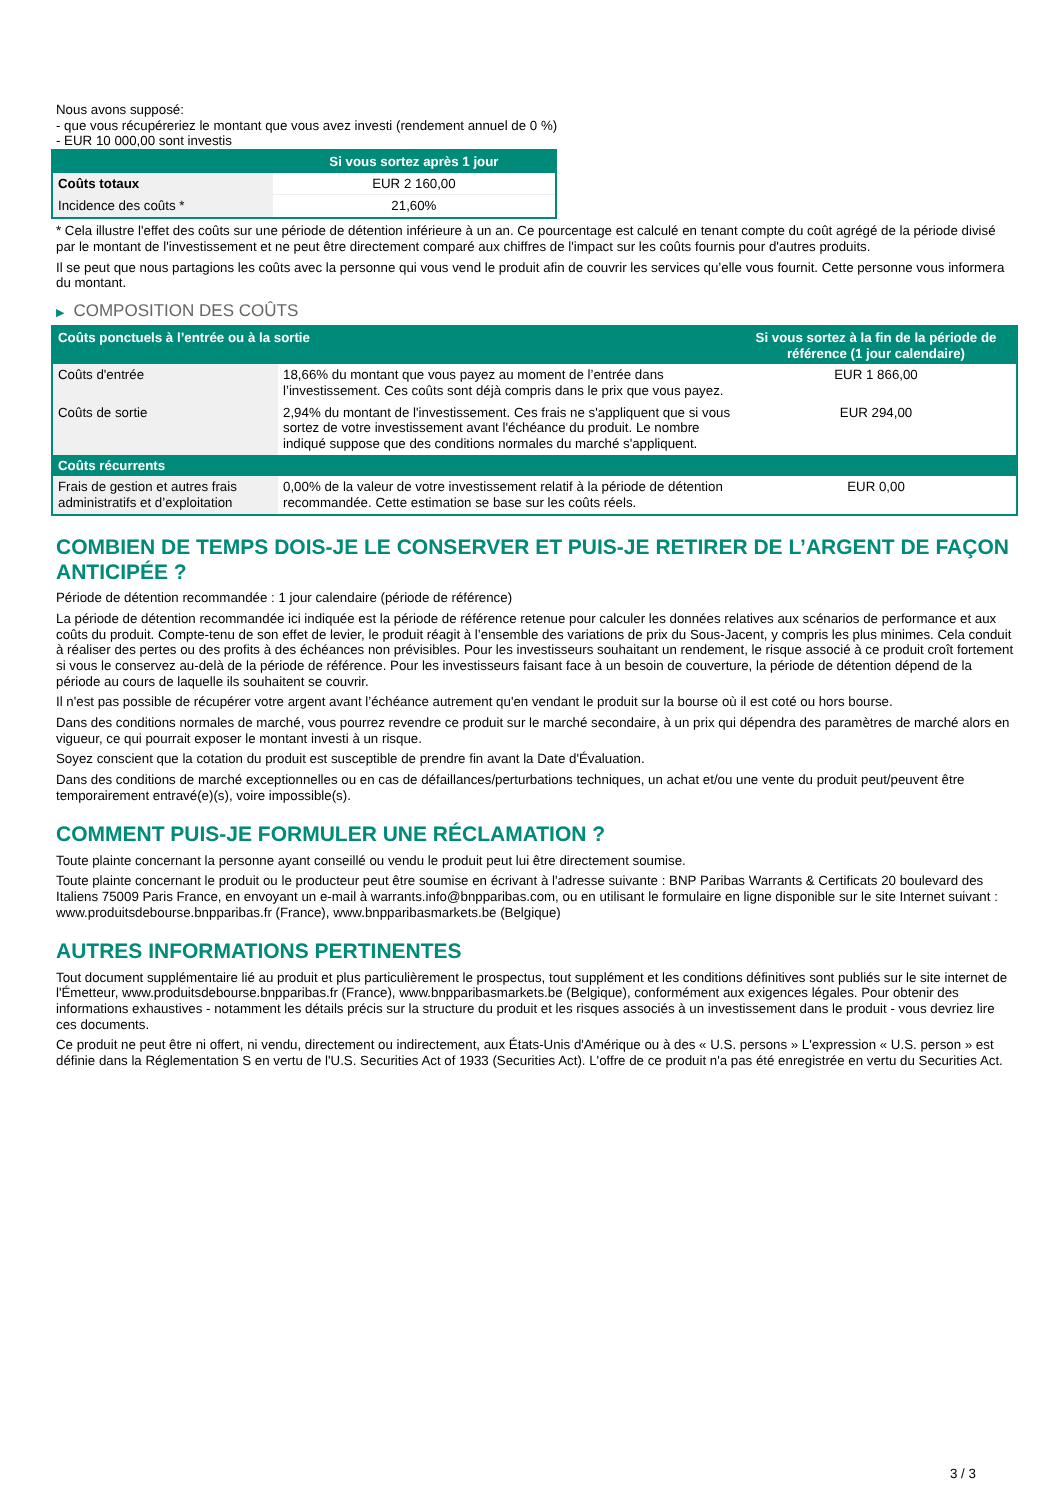Nous avons supposé:
- que vous récupéreriez le montant que vous avez investi (rendement annuel de 0 %)
- EUR 10 000,00 sont investis
| | Si vous sortez après 1 jour |
| --- | --- |
| Coûts totaux | EUR 2 160,00 |
| Incidence des coûts * | 21,60% |
* Cela illustre l'effet des coûts sur une période de détention inférieure à un an. Ce pourcentage est calculé en tenant compte du coût agrégé de la période divisé par le montant de l'investissement et ne peut être directement comparé aux chiffres de l'impact sur les coûts fournis pour d'autres produits.
Il se peut que nous partagions les coûts avec la personne qui vous vend le produit afin de couvrir les services qu’elle vous fournit. Cette personne vous informera du montant.
▶ COMPOSITION DES COÛTS
| Coûts ponctuels à l’entrée ou à la sortie | | Si vous sortez à la fin de la période de référence (1 jour calendaire) |
| --- | --- | --- |
| Coûts d'entrée | 18,66% du montant que vous payez au moment de l’entrée dans l’investissement. Ces coûts sont déjà compris dans le prix que vous payez. | EUR 1 866,00 |
| Coûts de sortie | 2,94% du montant de l'investissement. Ces frais ne s'appliquent que si vous sortez de votre investissement avant l'échéance du produit. Le nombre indiqué suppose que des conditions normales du marché s'appliquent. | EUR 294,00 |
| Coûts récurrents | | |
| Frais de gestion et autres frais administratifs et d’exploitation | 0,00% de la valeur de votre investissement relatif à la période de détention recommandée. Cette estimation se base sur les coûts réels. | EUR 0,00 |
COMBIEN DE TEMPS DOIS-JE LE CONSERVER ET PUIS-JE RETIRER DE L’ARGENT DE FAÇON ANTICIPÉE ?
Période de détention recommandée : 1 jour calendaire (période de référence)
La période de détention recommandée ici indiquée est la période de référence retenue pour calculer les données relatives aux scénarios de performance et aux coûts du produit. Compte-tenu de son effet de levier, le produit réagit à l’ensemble des variations de prix du Sous-Jacent, y compris les plus minimes. Cela conduit à réaliser des pertes ou des profits à des échéances non prévisibles. Pour les investisseurs souhaitant un rendement, le risque associé à ce produit croît fortement si vous le conservez au-delà de la période de référence. Pour les investisseurs faisant face à un besoin de couverture, la période de détention dépend de la période au cours de laquelle ils souhaitent se couvrir.
Il n'est pas possible de récupérer votre argent avant l’échéance autrement qu'en vendant le produit sur la bourse où il est coté ou hors bourse.
Dans des conditions normales de marché, vous pourrez revendre ce produit sur le marché secondaire, à un prix qui dépendra des paramètres de marché alors en vigueur, ce qui pourrait exposer le montant investi à un risque.
Soyez conscient que la cotation du produit est susceptible de prendre fin avant la Date d'Évaluation.
Dans des conditions de marché exceptionnelles ou en cas de défaillances/perturbations techniques, un achat et/ou une vente du produit peut/peuvent être temporairement entravé(e)(s), voire impossible(s).
COMMENT PUIS-JE FORMULER UNE RÉCLAMATION ?
Toute plainte concernant la personne ayant conseillé ou vendu le produit peut lui être directement soumise.
Toute plainte concernant le produit ou le producteur peut être soumise en écrivant à l'adresse suivante : BNP Paribas Warrants & Certificats 20 boulevard des Italiens 75009 Paris France, en envoyant un e-mail à warrants.info@bnpparibas.com, ou en utilisant le formulaire en ligne disponible sur le site Internet suivant : www.produitsdebourse.bnpparibas.fr (France), www.bnpparibasmarkets.be (Belgique)
AUTRES INFORMATIONS PERTINENTES
Tout document supplémentaire lié au produit et plus particulièrement le prospectus, tout supplément et les conditions définitives sont publiés sur le site internet de l'Émetteur, www.produitsdebourse.bnpparibas.fr (France), www.bnpparibasmarkets.be (Belgique), conformément aux exigences légales. Pour obtenir des informations exhaustives - notamment les détails précis sur la structure du produit et les risques associés à un investissement dans le produit - vous devriez lire ces documents.
Ce produit ne peut être ni offert, ni vendu, directement ou indirectement, aux États-Unis d'Amérique ou à des « U.S. persons » L'expression « U.S. person » est définie dans la Réglementation S en vertu de l'U.S. Securities Act of 1933 (Securities Act). L'offre de ce produit n'a pas été enregistrée en vertu du Securities Act.
3 / 3